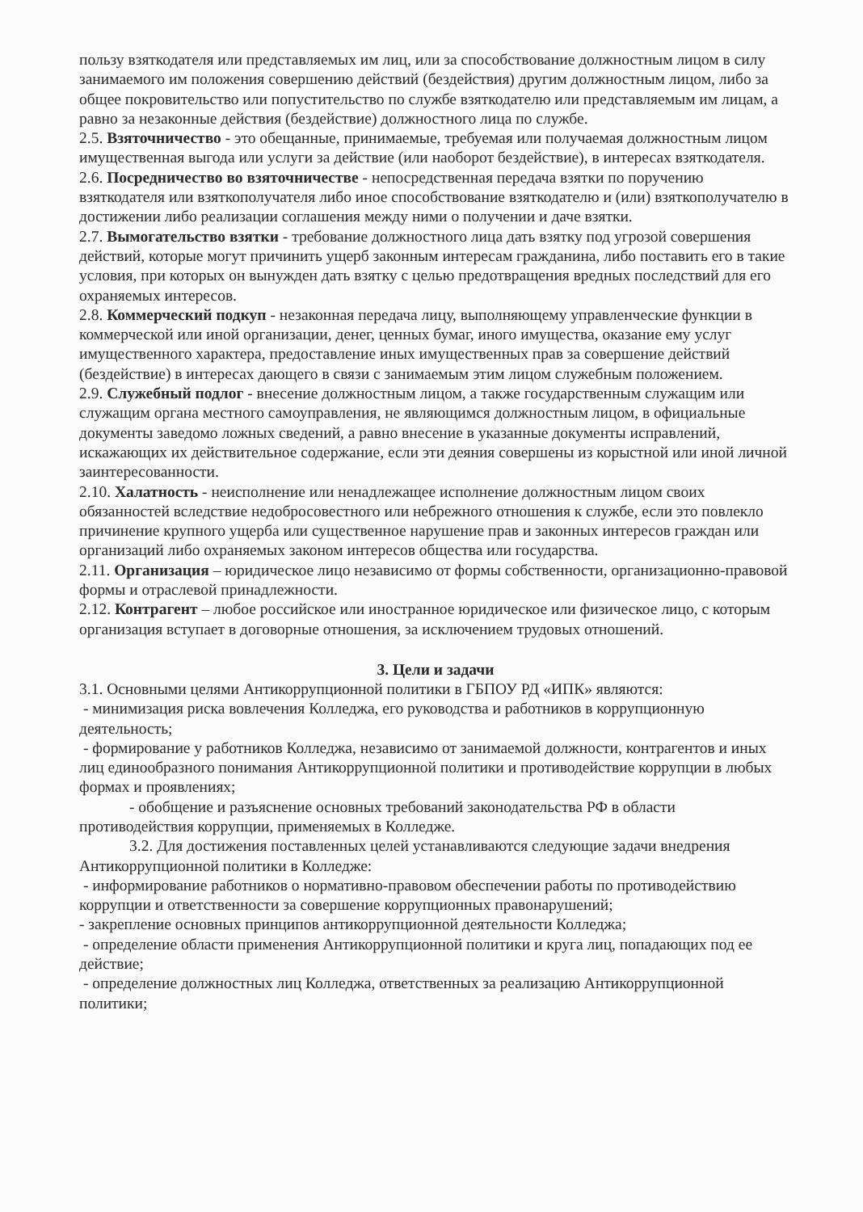пользу взяткодателя или представляемых им лиц, или за способствование должностным лицом в силу занимаемого им положения совершению действий (бездействия) другим должностным лицом, либо за общее покровительство или попустительство по службе взяткодателю или представляемым им лицам, а равно за незаконные действия (бездействие) должностного лица по службе.
2.5. Взяточничество - это обещанные, принимаемые, требуемая или получаемая должностным лицом имущественная выгода или услуги за действие (или наоборот бездействие), в интересах взяткодателя.
2.6. Посредничество во взяточничестве - непосредственная передача взятки по поручению взяткодателя или взяткополучателя либо иное способствование взяткодателю и (или) взяткополучателю в достижении либо реализации соглашения между ними о получении и даче взятки.
2.7. Вымогательство взятки - требование должностного лица дать взятку под угрозой совершения действий, которые могут причинить ущерб законным интересам гражданина, либо поставить его в такие условия, при которых он вынужден дать взятку с целью предотвращения вредных последствий для его охраняемых интересов.
2.8. Коммерческий подкуп - незаконная передача лицу, выполняющему управленческие функции в коммерческой или иной организации, денег, ценных бумаг, иного имущества, оказание ему услуг имущественного характера, предоставление иных имущественных прав за совершение действий (бездействие) в интересах дающего в связи с занимаемым этим лицом служебным положением.
2.9. Служебный подлог - внесение должностным лицом, а также государственным служащим или служащим органа местного самоуправления, не являющимся должностным лицом, в официальные документы заведомо ложных сведений, а равно внесение в указанные документы исправлений, искажающих их действительное содержание, если эти деяния совершены из корыстной или иной личной заинтересованности.
2.10. Халатность - неисполнение или ненадлежащее исполнение должностным лицом своих обязанностей вследствие недобросовестного или небрежного отношения к службе, если это повлекло причинение крупного ущерба или существенное нарушение прав и законных интересов граждан или организаций либо охраняемых законом интересов общества или государства.
2.11. Организация – юридическое лицо независимо от формы собственности, организационно-правовой формы и отраслевой принадлежности.
2.12. Контрагент – любое российское или иностранное юридическое или физическое лицо, с которым организация вступает в договорные отношения, за исключением трудовых отношений.
3. Цели и задачи
3.1. Основными целями Антикоррупционной политики в ГБПОУ РД «ИПК» являются:
- минимизация риска вовлечения Колледжа, его руководства и работников в коррупционную деятельность;
- формирование у работников Колледжа, независимо от занимаемой должности, контрагентов и иных лиц единообразного понимания Антикоррупционной политики и противодействие коррупции в любых формах и проявлениях;
- обобщение и разъяснение основных требований законодательства РФ в области противодействия коррупции, применяемых в Колледже.
3.2. Для достижения поставленных целей устанавливаются следующие задачи внедрения Антикоррупционной политики в Колледже:
- информирование работников о нормативно-правовом обеспечении работы по противодействию коррупции и ответственности за совершение коррупционных правонарушений;
- закрепление основных принципов антикоррупционной деятельности Колледжа;
- определение области применения Антикоррупционной политики и круга лиц, попадающих под ее действие;
- определение должностных лиц Колледжа, ответственных за реализацию Антикоррупционной политики;